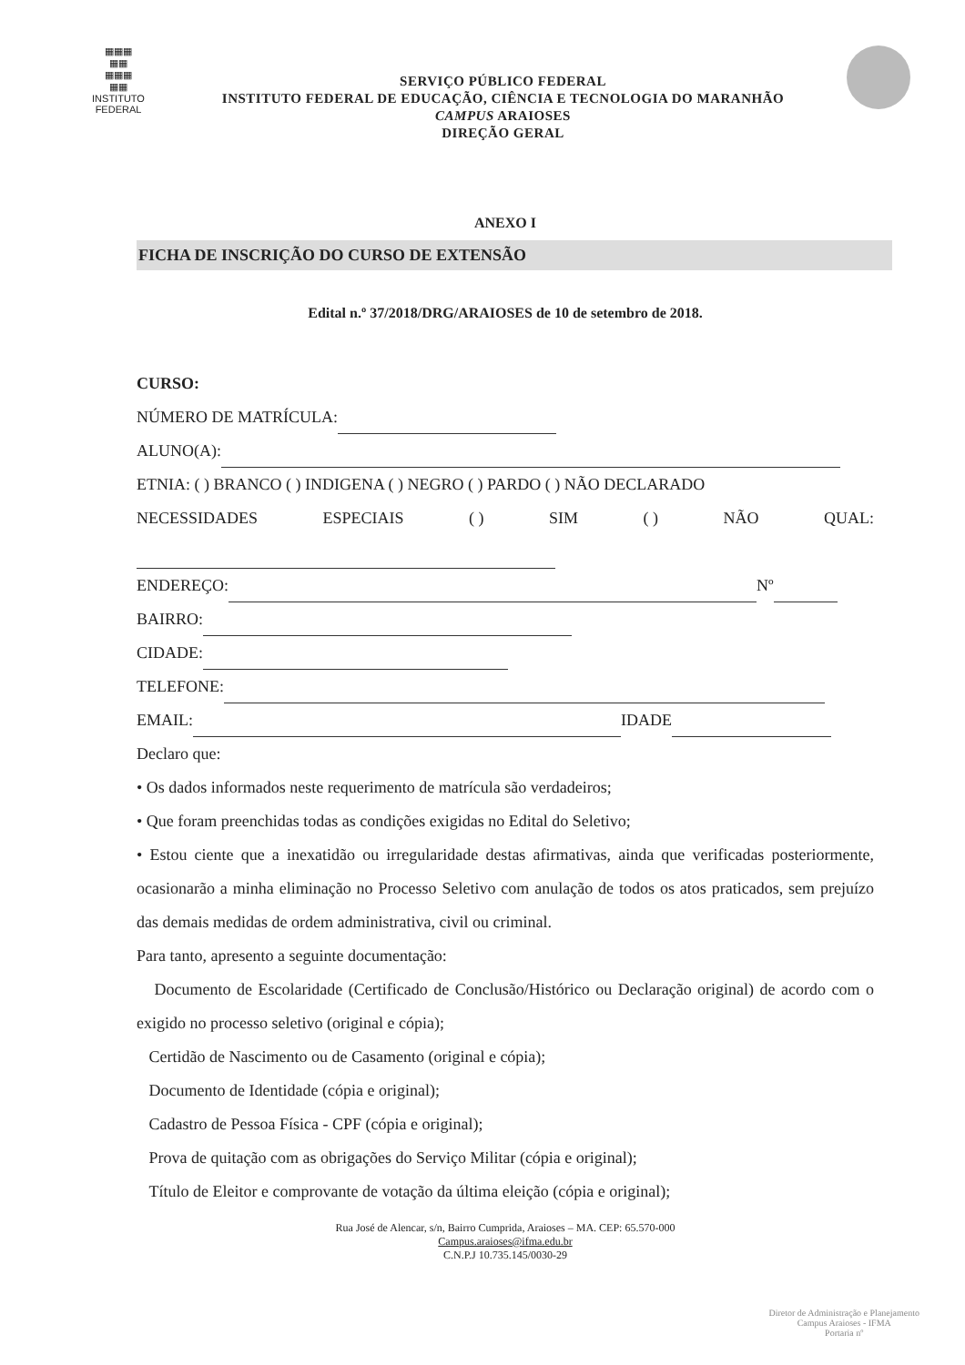▦▦▦
▦▦
▦▦▦
▦▦
INSTITUTO
FEDERAL
SERVIÇO PÚBLICO FEDERAL
INSTITUTO FEDERAL DE EDUCAÇÃO, CIÊNCIA E TECNOLOGIA DO MARANHÃO
CAMPUS ARAIOSES
DIREÇÃO GERAL
ANEXO I
FICHA DE INSCRIÇÃO DO CURSO DE EXTENSÃO
Edital n.º 37/2018/DRG/ARAIOSES de 10 de setembro de 2018.
CURSO:
NÚMERO DE MATRÍCULA:
ALUNO(A):
ETNIA: ( ) BRANCO ( ) INDIGENA ( ) NEGRO ( ) PARDO ( ) NÃO DECLARADO
NECESSIDADES ESPECIAIS ( ) SIM ( ) NÃO QUAL:
ENDEREÇO: Nº
BAIRRO:
CIDADE:
TELEFONE:
EMAIL: IDADE
Declaro que:
• Os dados informados neste requerimento de matrícula são verdadeiros;
• Que foram preenchidas todas as condições exigidas no Edital do Seletivo;
• Estou ciente que a inexatidão ou irregularidade destas afirmativas, ainda que verificadas posteriormente, ocasionarão a minha eliminação no Processo Seletivo com anulação de todos os atos praticados, sem prejuízo das demais medidas de ordem administrativa, civil ou criminal.
Para tanto, apresento a seguinte documentação:
Documento de Escolaridade (Certificado de Conclusão/Histórico ou Declaração original) de acordo com o exigido no processo seletivo (original e cópia);
Certidão de Nascimento ou de Casamento (original e cópia);
Documento de Identidade (cópia e original);
Cadastro de Pessoa Física - CPF (cópia e original);
Prova de quitação com as obrigações do Serviço Militar (cópia e original);
Título de Eleitor e comprovante de votação da última eleição (cópia e original);
Rua José de Alencar, s/n, Bairro Cumprida, Araioses – MA. CEP: 65.570-000
Campus.araioses@ifma.edu.br
C.N.P.J 10.735.145/0030-29
Diretor de Administração e Planejamento
Campus Araioses - IFMA
Portaria nº